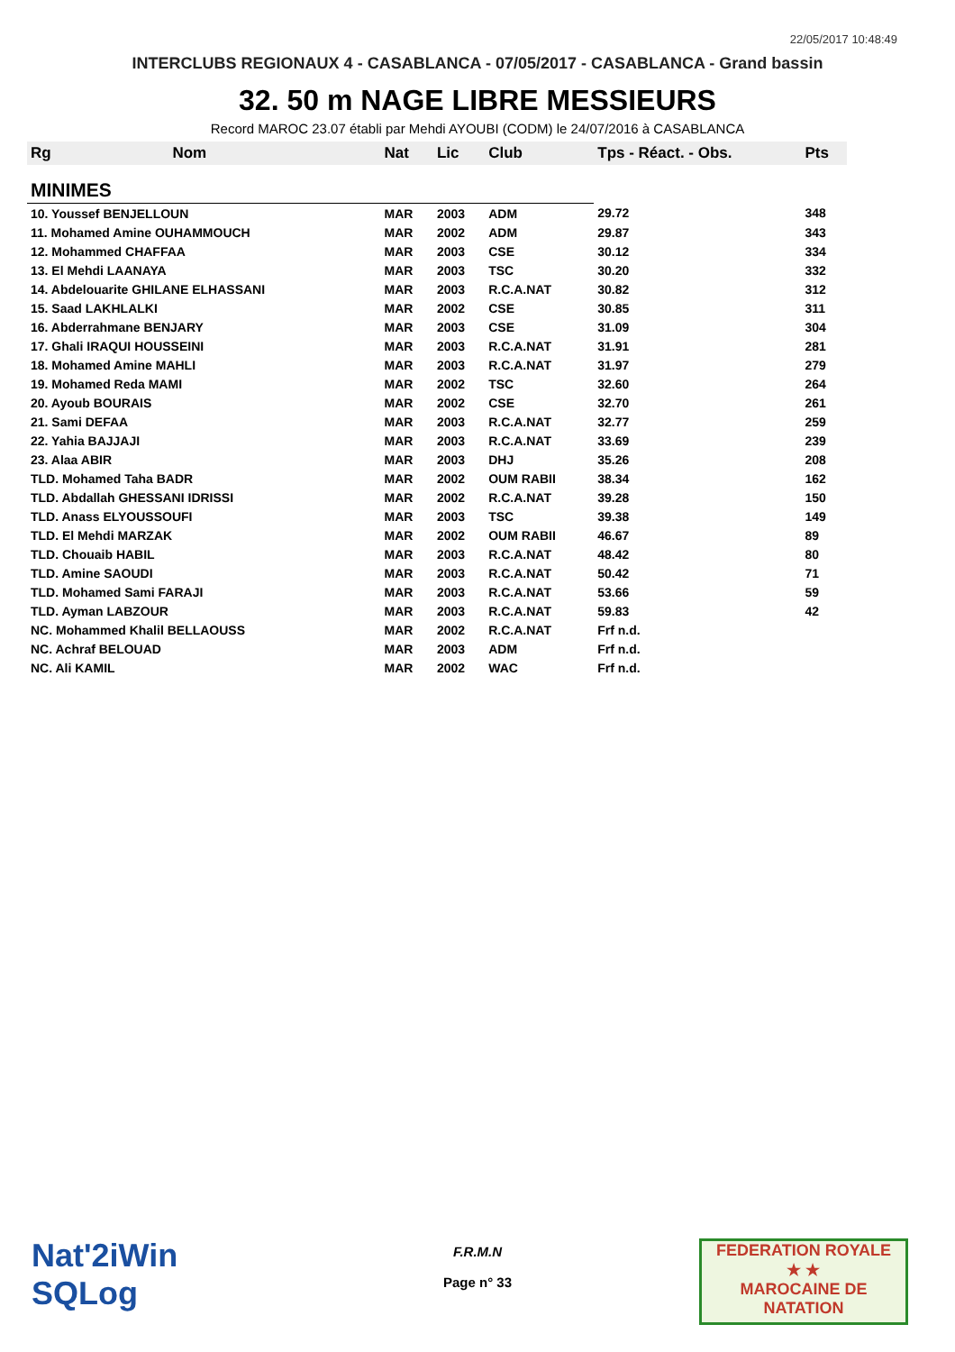22/05/2017 10:48:49
INTERCLUBS REGIONAUX 4 - CASABLANCA - 07/05/2017 - CASABLANCA - Grand bassin
32. 50 m NAGE LIBRE MESSIEURS
Record MAROC 23.07 établi par Mehdi AYOUBI (CODM) le 24/07/2016 à CASABLANCA
| Rg | Nom | Nat | Lic | Club | Tps - Réact. - Obs. | Pts |
| --- | --- | --- | --- | --- | --- | --- |
| MINIMES | | | | | | |
| 10. Youssef BENJELLOUN | | MAR | 2003 | ADM | 29.72 | 348 |
| 11. Mohamed Amine OUHAMMOUCH | | MAR | 2002 | ADM | 29.87 | 343 |
| 12. Mohammed CHAFFAA | | MAR | 2003 | CSE | 30.12 | 334 |
| 13. El Mehdi LAANAYA | | MAR | 2003 | TSC | 30.20 | 332 |
| 14. Abdelouarite GHILANE ELHASSANI | | MAR | 2003 | R.C.A.NAT | 30.82 | 312 |
| 15. Saad LAKHLALKI | | MAR | 2002 | CSE | 30.85 | 311 |
| 16. Abderrahmane BENJARY | | MAR | 2003 | CSE | 31.09 | 304 |
| 17. Ghali IRAQUI HOUSSEINI | | MAR | 2003 | R.C.A.NAT | 31.91 | 281 |
| 18. Mohamed Amine MAHLI | | MAR | 2003 | R.C.A.NAT | 31.97 | 279 |
| 19. Mohamed Reda MAMI | | MAR | 2002 | TSC | 32.60 | 264 |
| 20. Ayoub BOURAIS | | MAR | 2002 | CSE | 32.70 | 261 |
| 21. Sami DEFAA | | MAR | 2003 | R.C.A.NAT | 32.77 | 259 |
| 22. Yahia BAJJAJI | | MAR | 2003 | R.C.A.NAT | 33.69 | 239 |
| 23. Alaa ABIR | | MAR | 2003 | DHJ | 35.26 | 208 |
| TLD. Mohamed Taha BADR | | MAR | 2002 | OUM RABII | 38.34 | 162 |
| TLD. Abdallah GHESSANI IDRISSI | | MAR | 2002 | R.C.A.NAT | 39.28 | 150 |
| TLD. Anass ELYOUSSOUFI | | MAR | 2003 | TSC | 39.38 | 149 |
| TLD. El Mehdi MARZAK | | MAR | 2002 | OUM RABII | 46.67 | 89 |
| TLD. Chouaib HABIL | | MAR | 2003 | R.C.A.NAT | 48.42 | 80 |
| TLD. Amine SAOUDI | | MAR | 2003 | R.C.A.NAT | 50.42 | 71 |
| TLD. Mohamed Sami FARAJI | | MAR | 2003 | R.C.A.NAT | 53.66 | 59 |
| TLD. Ayman LABZOUR | | MAR | 2003 | R.C.A.NAT | 59.83 | 42 |
| NC. Mohammed Khalil BELLAOUSS | | MAR | 2002 | R.C.A.NAT | Frf n.d. | |
| NC. Achraf BELOUAD | | MAR | 2003 | ADM | Frf n.d. | |
| NC. Ali KAMIL | | MAR | 2002 | WAC | Frf n.d. | |
Nat'2iWin
SQLog
F.R.M.N
Page n° 33
FEDERATION ROYALE
★ ★
MAROCAINE DE NATATION